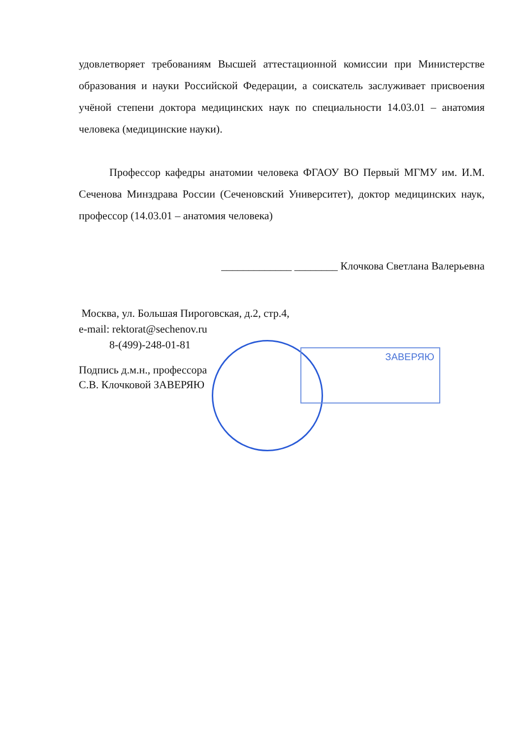ЗАВЕРЯЮ
удовлетворяет требованиям Высшей аттестационной комиссии при Министерстве образования и науки Российской Федерации, а соискатель заслуживает присвоения учёной степени доктора медицинских наук по специальности 14.03.01 – анатомия человека (медицинские науки).
Профессор кафедры анатомии человека ФГАОУ ВО Первый МГМУ им. И.М. Сеченова Минздрава России (Сеченовский Университет), доктор медицинских наук, профессор (14.03.01 – анатомия человека)
_____________ ________ Клочкова Светлана Валерьевна
Москва, ул. Большая Пироговская, д.2, стр.4,
e-mail: rektorat@sechenov.ru
8-(499)-248-01-81
Подпись д.м.н., профессора
С.В. Клочковой ЗАВЕРЯЮ